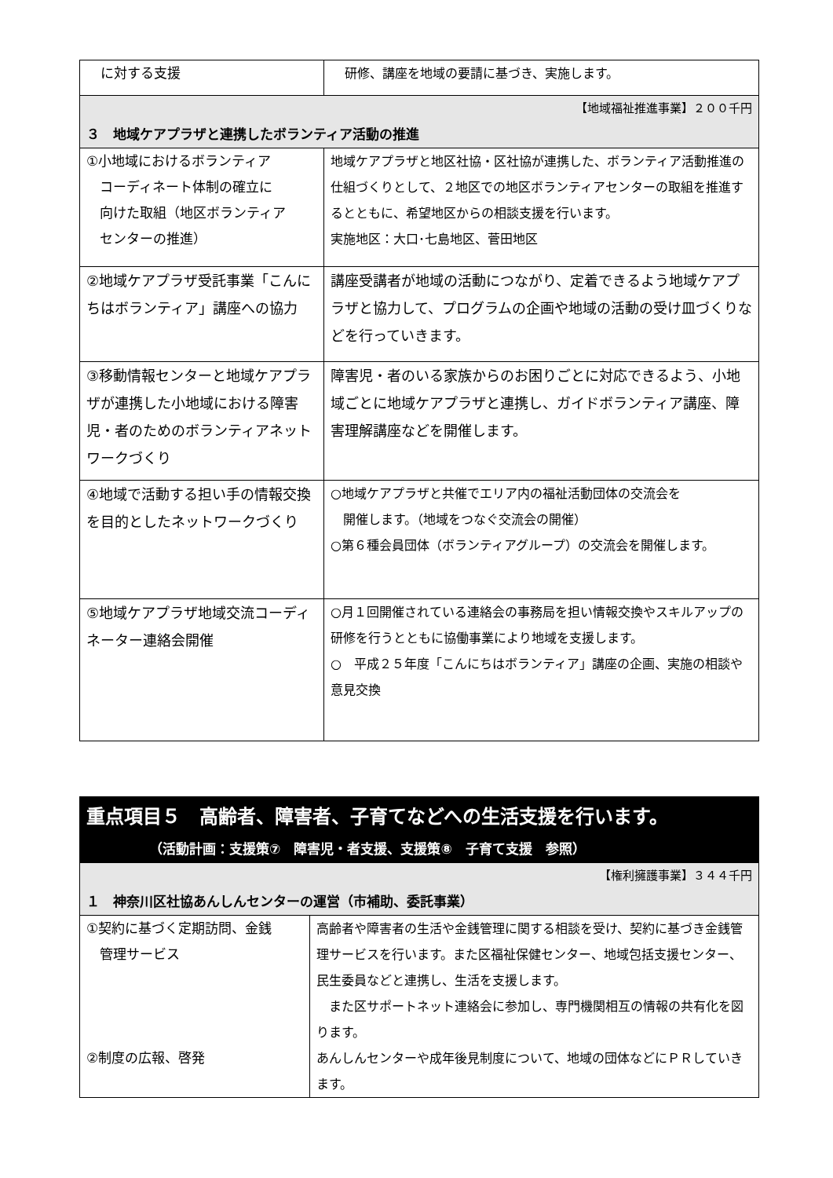| に対する支援 | 研修、講座を地域の要請に基づき、実施します。 |
| 【地域福祉推進事業】２００千円 ３ 地域ケアプラザと連携したボランティア活動の推進 | |
| ①小地域におけるボランティア コーディネート体制の確立に 向けた取組（地区ボランティア センターの推進） | 地域ケアプラザと地区社協・区社協が連携した、ボランティア活動推進の仕組づくりとして、２地区での地区ボランティアセンターの取組を推進するとともに、希望地区からの相談支援を行います。 実施地区：大口･七島地区、菅田地区 |
| ②地域ケアプラザ受託事業「こんにちはボランティア」講座への協力 | 講座受講者が地域の活動につながり、定着できるよう地域ケアプラザと協力して、プログラムの企画や地域の活動の受け皿づくりなどを行っていきます。 |
| ③移動情報センターと地域ケアプラザが連携した小地域における障害児・者のためのボランティアネットワークづくり | 障害児・者のいる家族からのお困りごとに対応できるよう、小地域ごとに地域ケアプラザと連携し、ガイドボランティア講座、障害理解講座などを開催します。 |
| ④地域で活動する担い手の情報交換を目的としたネットワークづくり | ○地域ケアプラザと共催でエリア内の福祉活動団体の交流会を 開催します。（地域をつなぐ交流会の開催） ○第６種会員団体（ボランティアグループ）の交流会を開催します。 |
| ⑤地域ケアプラザ地域交流コーディネーター連絡会開催 | ○月１回開催されている連絡会の事務局を担い情報交換やスキルアップの研修を行うとともに協働事業により地域を支援します。 ○ 平成２５年度「こんにちはボランティア」講座の企画、実施の相談や意見交換 |
| 重点項目５ 高齢者、障害者、子育てなどへの生活支援を行います。 （活動計画：支援策⑦ 障害児・者支援、支援策⑧ 子育て支援 参照） | |
| 【権利擁護事業】３４４千円 １ 神奈川区社協あんしんセンターの運営（市補助、委託事業） | |
| ①契約に基づく定期訪問、金銭 管理サービス ②制度の広報、啓発 | 高齢者や障害者の生活や金銭管理に関する相談を受け、契約に基づき金銭管理サービスを行います。また区福祉保健センター、地域包括支援センター、民生委員などと連携し、生活を支援します。 また区サポートネット連絡会に参加し、専門機関相互の情報の共有化を図ります。 あんしんセンターや成年後見制度について、地域の団体などにＰＲしていきます。 |